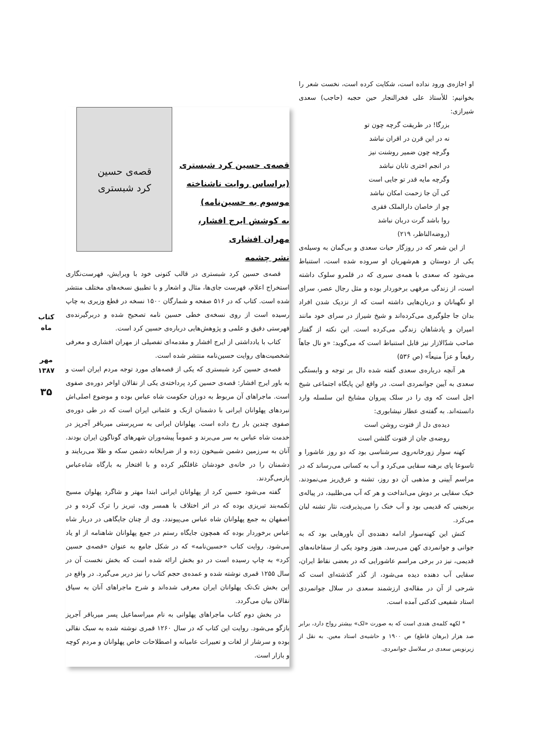او اجازه‌ی ورود نداده است، شکایت کرده است، نخست شعر را بخوانیم: للأستاذ علی فخرالنجار حین حجبه (حاجب) سعدی شیرازی:
بزرگا! در طریقت گرچه چون تو
نه در این قرن در اقران نباشد
وگرچه چون ضمیر روشنت نیز
در انجم اختری تابان نباشد
وگرچه مایه قدر تو جایی است
کی آن جا زحمت امکان نباشد
چو از خاصان دارالملک فقری
روا باشد گرت دربان نباشد
(روضه‌الناظر، ۲۱۹)
از این شعر که در روزگار حیات سعدی و بی‌گمان به وسیله‌ی یکی از دوستان و هم‌شهریان او سروده شده است، استنباط می‌شود که سعدی با همه‌ی سیری که در قلمرو سلوک داشته است، از زندگی مرفهی برخوردار بوده و مثل رجال عصر، سرای او نگهبانان و دربان‌هایی داشته است که از نزدیک شدن افراد بدان جا جلوگیری می‌کرده‌اند و شیخ شیراز در سرای خود مانند امیران و پادشاهان زندگی می‌کرده است. این نکته از گفتار صاحب شدّالازار نیز قابل استنباط است که می‌گوید: «و نال جاهاً رفیعاً و عزاً منیعاً» (ص ۵۳۶)
هر آنچه درباره‌ی سعدی گفته شده دال بر توجه و وابستگی سعدی به آیین جوانمردی است. در واقع این پایگاه اجتماعی شیخ اجل است که وی را در سلک پیروان مشایخ این سلسله وارد دانسته‌اند. به گفته‌ی عطار نیشابوری:
دیده‌ی دل از فتوت روشن است
روضه‌ی جان از فتوت گلشن است
کهنه سوار زورخانه‌روِی سرشناسی بود که دو روز عاشورا و تاسوعا پای برهنه سقایی می‌کرد و آب به کسانی می‌رساند که در مراسم آیینی و مذهبی آن دو روز، تشنه و عرق‌ریز می‌نمودند. خیک سقایی بر دوش می‌انداخت و هر که آب می‌طلبید، در پیاله‌ی برنجینی که قدیمی بود و آب خنک را می‌پذیرفت، نثار تشنه لبان می‌کرد.
کنش این کهنه‌سوار ادامه دهنده‌ی آن باورهایی بود که به جوانی و جوانمردی کهن می‌رسد. هنوز وجود یکی از سقاخانه‌های قدیمی، نیز در برخی مراسم عاشورایی که در بعضی نقاط ایران، سقایی آب دهنده دیده می‌شود، از گذر گذشته‌ای است که شرحی از آن در مقاله‌ی ارزشمند سعدی در سلال جوانمردی استاد شفیعی کدکنی آمده است.
* لکهه کلمه‌ی هندی است که به صورت «لک» بیشتر رواج دارد، برابر صد هزار (برهان قاطع) ص ۱۹۰۰ و حاشیه‌ی استاد معین. به نقل از زیرنویس سعدی در سلاسل جوانمردی.
قصه‌ی حسین کرد شبستری
(براساس روایت ناشناخته
موسوم به حسین‌نامه)
به کوشش ایرج افشار،
مهران افشاری
نشر چشمه
قصه‌ی حسین
کرد شبستری
قصه‌ی حسین کرد شبستری در قالب کنونی خود با ویرایش، فهرست‌نگاری استخراج اعلام، فهرست جای‌ها، مثال و اشعار و با تطبیق نسخه‌های مختلف منتشر شده است. کتاب که در ۵۱۶ صفحه و شمارگان ۱۵۰۰ نسخه در قطع وزیری به چاپ رسیده است از روی نسخه‌ی خطی حسین نامه تصحیح شده و دربرگیرنده‌ی فهرستی دقیق و علمی و پژوهش‌هایی درباره‌ی حسین کرد است.
کتاب با یادداشتی از ایرج افشار و مقدمه‌ای تفصیلی از مهران افشاری و معرفی شخصیت‌های روایت حسین‌نامه منتشر شده است.
قصه‌ی حسین کرد شبستری که یکی از قصه‌های مورد توجه مردم ایران است و به باور ایرج افشار: قصه‌ی حسین کرد پرداخته‌ی یکی از نقالان اواخر دوره‌ی صفوی است. ماجراهای آن مربوط به دوران حکومت شاه عباس بوده و موضوع اصلی‌اش نبردهای پهلوانان ایرانی با دشمنان ازبک و عثمانی ایران است که در طی دوره‌ی صفوی چندین بار رخ داده است. پهلوانان ایرانی به سرپرستی میرباقر آجرپز در خدمت شاه عباس به سر می‌برند و عموماً پیشه‌وران شهرهای گوناگون ایران بودند. آنان به سرزمین دشمن شبیخون زده و از ضرابخانه دشمن سکه و طلا می‌ربایند و دشمنان را در خانه‌ی خودشان غافلگیر کرده و با افتخار به بارگاه شاه‌عباس بازمی‌گردند.
گفته می‌شود حسین کرد از پهلوانان ایرانی ابتدا مهتر و شاگرد پهلوان مسیح تکمه‌بند تبریزی بوده که در اثر اختلاف با همسر وی، تبریز را ترک کرده و در اصفهان به جمع پهلوانان شاه عباس می‌پیوندد. وی از چنان جایگاهی در دربار شاه عباس برخوردار بوده که همچون جایگاه رستم در جمع پهلوانان شاهنامه از او یاد می‌شود. روایت کتاب «حسین‌نامه» که در شکل جامع به عنوان «قصه‌ی حسین کرد» به چاپ رسیده است در دو بخش ارائه شده است که بخش نخست آن در سال ۱۲۵۵ قمری نوشته شده و عمده‌ی حجم کتاب را نیز دربر می‌گیرد. در واقع در این بخش تک‌تک پهلوانان ایران معرفی شده‌اند و شرح ماجراهای آنان به سیاق نقالان بیان می‌گردد.
در بخش دوم کتاب ماجراهای پهلوانی به نام میراسماعیل پسر میرباقر آجرپز بازگو می‌شود. روایت این کتاب که در سال ۱۲۶۰ قمری نوشته شده به سبک نقالی بوده و سرشار از لغات و تعبیرات عامیانه و اصطلاحات خاص پهلوانان و مردم کوچه و بازار است.
کتاب ماه
مهر ۱۳۸۷
۳۵